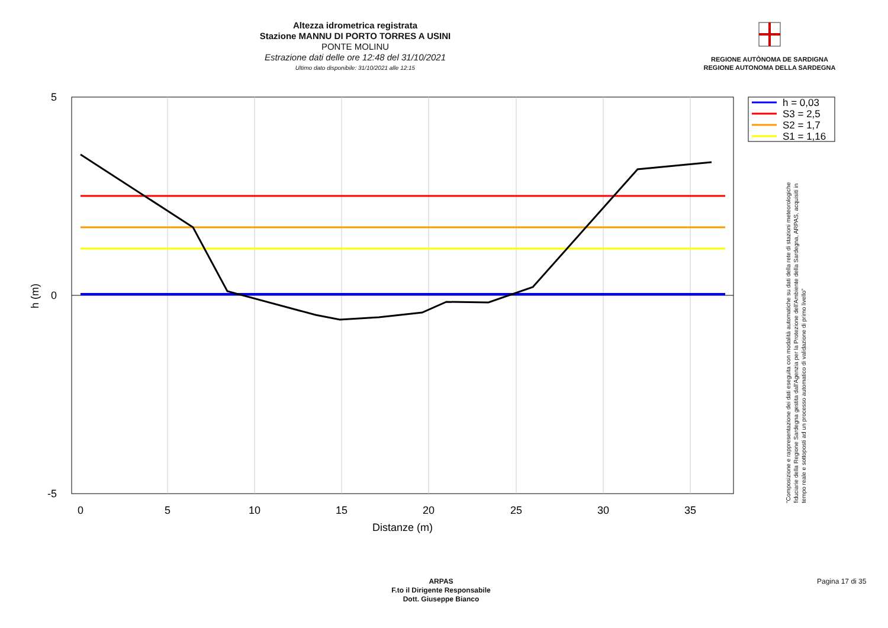Altezza idrometrica registrata
Stazione MANNU DI PORTO TORRES A USINI
PONTE MOLINU
Estrazione dati delle ore 12:48 del 31/10/2021
Ultimo dato disponibile: 31/10/2021 alle 12:15
REGIONE AUTÒNOMA DE SARDIGNA
REGIONE AUTONOMA DELLA SARDEGNA
0
5
10
15
20
25
30
35
Distanze (m)
5
0
-5
h (m)
h = 0,03
S3 = 2,5
S2 = 1,7
S1 = 1,16
"Composizione e rappresentazione dei dati eseguita con modalità automatiche su dati della rete di stazioni meteorologiche fiduciarie della Regione Sardegna gestita dall'Agenzia per la Protezione dell'Ambiente della Sardegna, ARPAS, acquisiti in tempo reale e sottoposti ad un processo automatico di validazione di primo livello"
ARPAS
F.to il Dirigente Responsabile
Dott. Giuseppe Bianco
Pagina 17 di 35